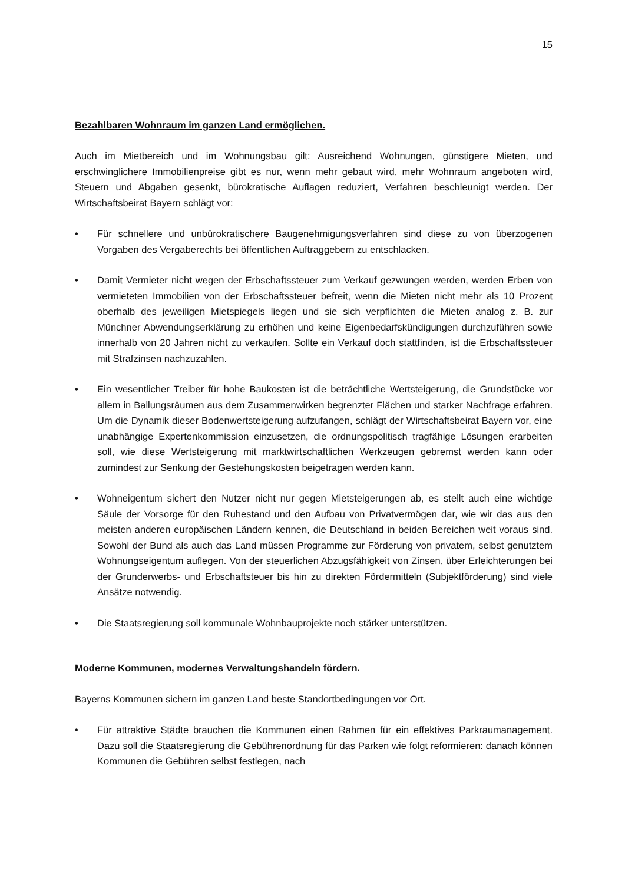15
Bezahlbaren Wohnraum im ganzen Land ermöglichen.
Auch im Mietbereich und im Wohnungsbau gilt: Ausreichend Wohnungen, günstigere Mieten, und erschwinglichere Immobilienpreise gibt es nur, wenn mehr gebaut wird, mehr Wohnraum angeboten wird, Steuern und Abgaben gesenkt, bürokratische Auflagen reduziert, Verfahren beschleunigt werden. Der Wirtschaftsbeirat Bayern schlägt vor:
• Für schnellere und unbürokratischere Baugenehmigungsverfahren sind diese zu von überzogenen Vorgaben des Vergaberechts bei öffentlichen Auftraggebern zu entschlacken.
• Damit Vermieter nicht wegen der Erbschaftssteuer zum Verkauf gezwungen werden, werden Erben von vermieteten Immobilien von der Erbschaftssteuer befreit, wenn die Mieten nicht mehr als 10 Prozent oberhalb des jeweiligen Mietspiegels liegen und sie sich verpflichten die Mieten analog z. B. zur Münchner Abwendungserklärung zu erhöhen und keine Eigenbedarfskündigungen durchzuführen sowie innerhalb von 20 Jahren nicht zu verkaufen. Sollte ein Verkauf doch stattfinden, ist die Erbschaftssteuer mit Strafzinsen nachzuzahlen.
• Ein wesentlicher Treiber für hohe Baukosten ist die beträchtliche Wertsteigerung, die Grundstücke vor allem in Ballungsräumen aus dem Zusammenwirken begrenzter Flächen und starker Nachfrage erfahren. Um die Dynamik dieser Bodenwertsteigerung aufzufangen, schlägt der Wirtschaftsbeirat Bayern vor, eine unabhängige Expertenkommission einzusetzen, die ordnungspolitisch tragfähige Lösungen erarbeiten soll, wie diese Wertsteigerung mit marktwirtschaftlichen Werkzeugen gebremst werden kann oder zumindest zur Senkung der Gestehungskosten beigetragen werden kann.
• Wohneigentum sichert den Nutzer nicht nur gegen Mietsteigerungen ab, es stellt auch eine wichtige Säule der Vorsorge für den Ruhestand und den Aufbau von Privatvermögen dar, wie wir das aus den meisten anderen europäischen Ländern kennen, die Deutschland in beiden Bereichen weit voraus sind. Sowohl der Bund als auch das Land müssen Programme zur Förderung von privatem, selbst genutztem Wohnungseigentum auflegen. Von der steuerlichen Abzugsfähigkeit von Zinsen, über Erleichterungen bei der Grunderwerbs- und Erbschaftsteuer bis hin zu direkten Fördermitteln (Subjektförderung) sind viele Ansätze notwendig.
• Die Staatsregierung soll kommunale Wohnbauprojekte noch stärker unterstützen.
Moderne Kommunen, modernes Verwaltungshandeln fördern.
Bayerns Kommunen sichern im ganzen Land beste Standortbedingungen vor Ort.
• Für attraktive Städte brauchen die Kommunen einen Rahmen für ein effektives Parkraumanagement. Dazu soll die Staatsregierung die Gebührenordnung für das Parken wie folgt reformieren: danach können Kommunen die Gebühren selbst festlegen, nach